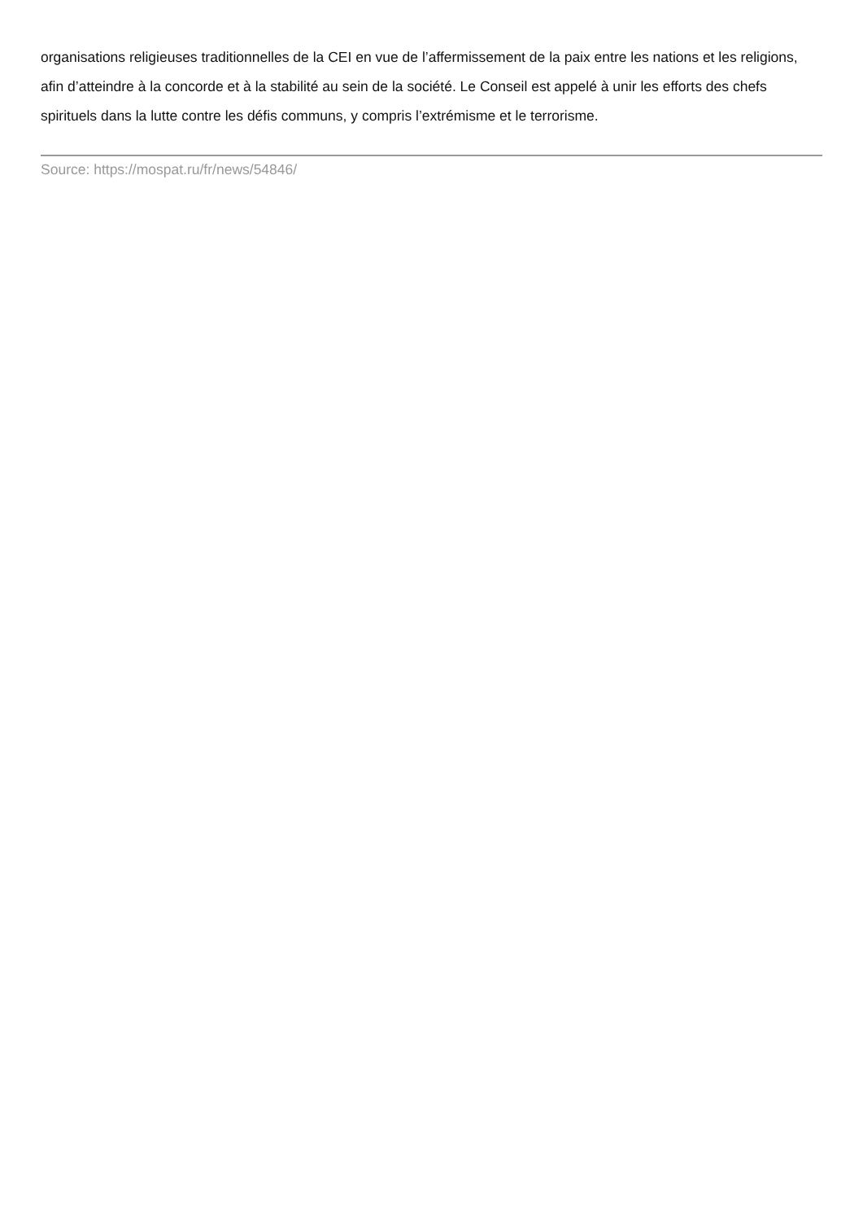organisations religieuses traditionnelles de la CEI en vue de l’affermissement de la paix entre les nations et les religions, afin d’atteindre à la concorde et à la stabilité au sein de la société. Le Conseil est appelé à unir les efforts des chefs spirituels dans la lutte contre les défis communs, y compris l’extrémisme et le terrorisme.
Source: https://mospat.ru/fr/news/54846/